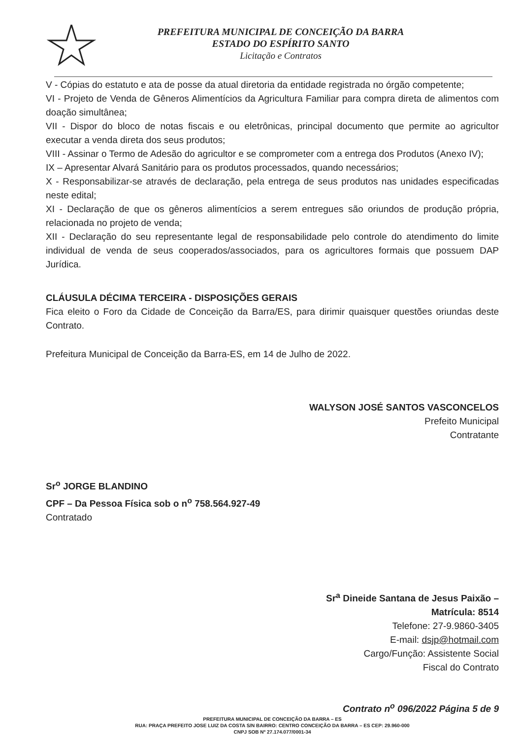PREFEITURA MUNICIPAL DE CONCEIÇÃO DA BARRA
ESTADO DO ESPÍRITO SANTO
Licitação e Contratos
V - Cópias do estatuto e ata de posse da atual diretoria da entidade registrada no órgão competente;
VI - Projeto de Venda de Gêneros Alimentícios da Agricultura Familiar para compra direta de alimentos com doação simultânea;
VII - Dispor do bloco de notas fiscais e ou eletrônicas, principal documento que permite ao agricultor executar a venda direta dos seus produtos;
VIII - Assinar o Termo de Adesão do agricultor e se comprometer com a entrega dos Produtos (Anexo IV);
IX – Apresentar Alvará Sanitário para os produtos processados, quando necessários;
X - Responsabilizar-se através de declaração, pela entrega de seus produtos nas unidades especificadas neste edital;
XI - Declaração de que os gêneros alimentícios a serem entregues são oriundos de produção própria, relacionada no projeto de venda;
XII - Declaração do seu representante legal de responsabilidade pelo controle do atendimento do limite individual de venda de seus cooperados/associados, para os agricultores formais que possuem DAP Jurídica.
CLÁUSULA DÉCIMA TERCEIRA - DISPOSIÇÕES GERAIS
Fica eleito o Foro da Cidade de Conceição da Barra/ES, para dirimir quaisquer questões oriundas deste Contrato.
Prefeitura Municipal de Conceição da Barra-ES, em 14 de Julho de 2022.
WALYSON JOSÉ SANTOS VASCONCELOS
Prefeito Municipal
Contratante
Sr<sup>o</sup> JORGE BLANDINO
CPF – Da Pessoa Física sob o n<sup>o</sup> 758.564.927-49
Contratado
Sr<sup>a</sup> Dineide Santana de Jesus Paixão –
Matrícula: 8514
Telefone: 27-9.9860-3405
E-mail: dsjp@hotmail.com
Cargo/Função: Assistente Social
Fiscal do Contrato
Contrato n<sup>o</sup> 096/2022 Página 5 de 9
PREFEITURA MUNICIPAL DE CONCEIÇÃO DA BARRA – ES
RUA: PRAÇA PREFEITO JOSE LUIZ DA COSTA S/N BAIRRO: CENTRO CONCEIÇÃO DA BARRA – ES CEP: 29.960-000
CNPJ SOB Nº 27.174.077/0001-34